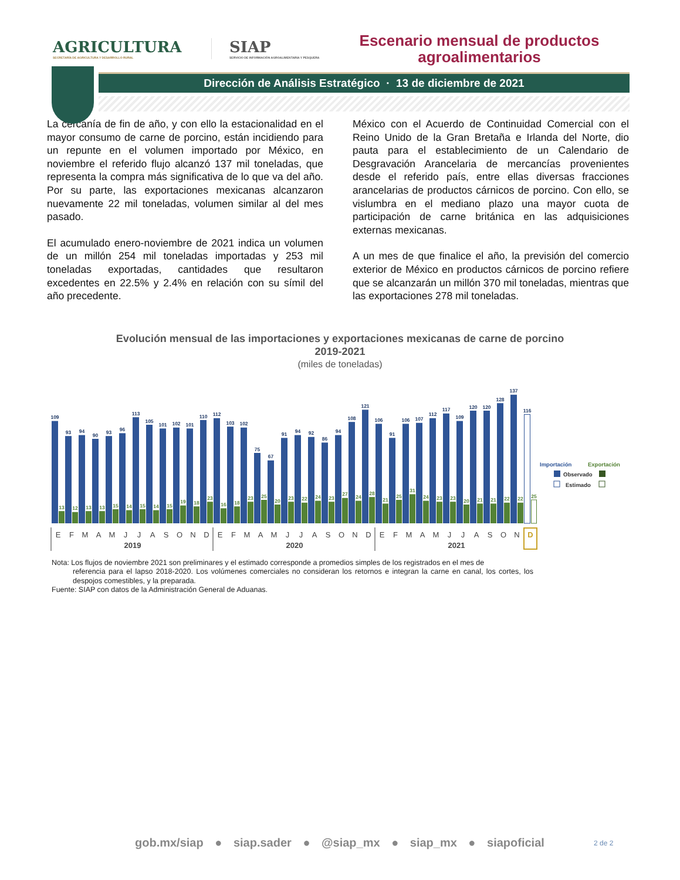AGRICULTURA
SECRETARÍA DE AGRICULTURA Y DESARROLLO RURAL
SIAP
SERVICIO DE INFORMACIÓN AGROALIMENTARIA Y PESQUERA
Escenario mensual de productos agroalimentarios
Dirección de Análisis Estratégico · 13 de diciembre de 2021
La cercanía de fin de año, y con ello la estacionalidad en el mayor consumo de carne de porcino, están incidiendo para un repunte en el volumen importado por México, en noviembre el referido flujo alcanzó 137 mil toneladas, que representa la compra más significativa de lo que va del año. Por su parte, las exportaciones mexicanas alcanzaron nuevamente 22 mil toneladas, volumen similar al del mes pasado.
El acumulado enero-noviembre de 2021 indica un volumen de un millón 254 mil toneladas importadas y 253 mil toneladas exportadas, cantidades que resultaron excedentes en 22.5% y 2.4% en relación con su símil del año precedente.
México con el Acuerdo de Continuidad Comercial con el Reino Unido de la Gran Bretaña e Irlanda del Norte, dio pauta para el establecimiento de un Calendario de Desgravación Arancelaria de mercancías provenientes desde el referido país, entre ellas diversas fracciones arancelarias de productos cárnicos de porcino. Con ello, se vislumbra en el mediano plazo una mayor cuota de participación de carne británica en las adquisiciones externas mexicanas.
A un mes de que finalice el año, la previsión del comercio exterior de México en productos cárnicos de porcino refiere que se alcanzarán un millón 370 mil toneladas, mientras que las exportaciones 278 mil toneladas.
Evolución mensual de las importaciones y exportaciones mexicanas de carne de porcino
2019-2021
(miles de toneladas)
109
93
94
90
93
96
113
105
101
102
101
110
112
103
102
75
67
91
94
92
86
94
108
121
106
91
106
107
112
117
109
120
120
128
137
116
13
12
13
13
15
14
15
14
15
19
18
23
16
18
23
25
20
23
22
24
23
27
24
28
21
25
31
24
23
23
20
21
21
22
22
25
E
F
M
A
M
J
J
A
S
O
N
D
E
F
M
A
M
J
J
A
S
O
N
D
E
F
M
A
M
J
J
A
S
O
N
D
2019
2020
2021
Importación
Exportación
Observado
Estimado
Nota: Los flujos de noviembre 2021 son preliminares y el estimado corresponde a promedios simples de los registrados en el mes de
referencia para el lapso 2018-2020. Los volúmenes comerciales no consideran los retornos e integran la carne en canal, los cortes, los despojos comestibles, y la preparada.
Fuente: SIAP con datos de la Administración General de Aduanas.
gob.mx/siap ● siap.sader ● @siap_mx ● siap_mx ● siapoficial
2 de 2